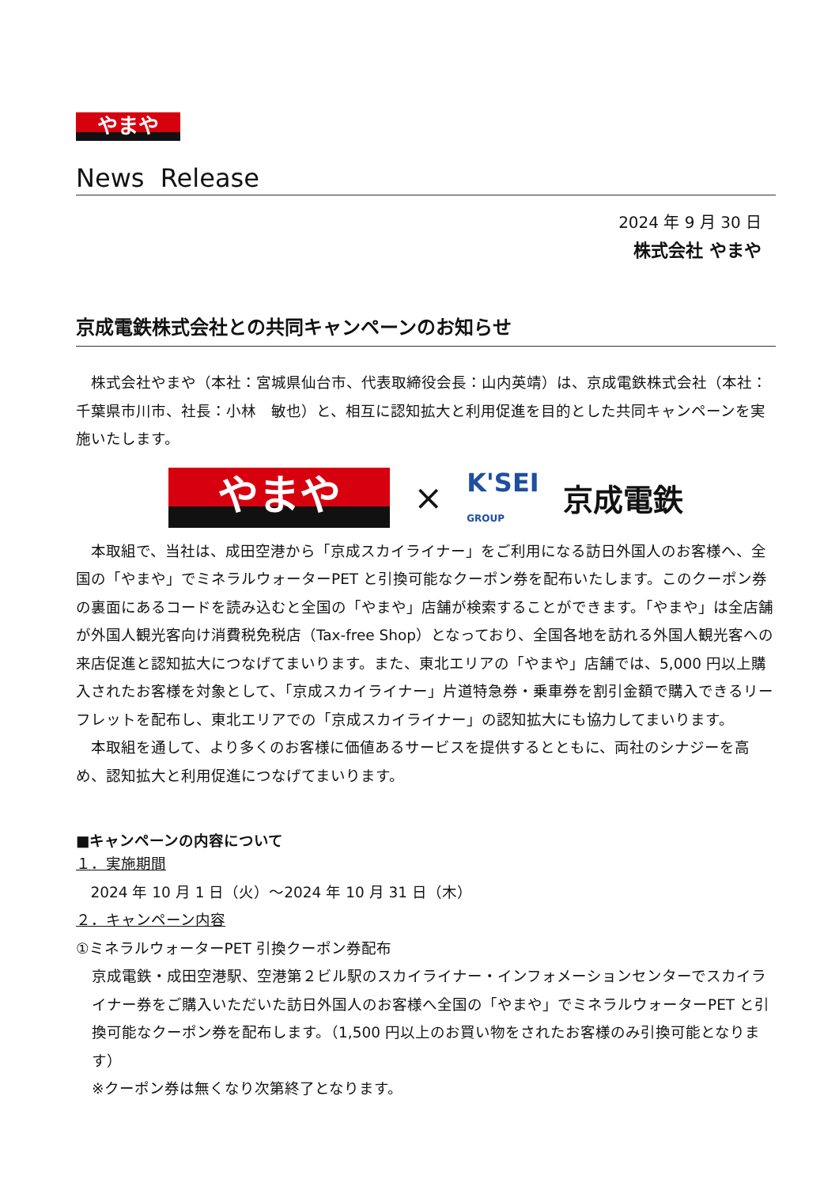やまや
News Release
2024 年 9 月 30 日
株式会社 やまや
京成電鉄株式会社との共同キャンペーンのお知らせ
株式会社やまや（本社：宮城県仙台市、代表取締役会長：山内英靖）は、京成電鉄株式会社（本社：千葉県市川市、社長：小林　敏也）と、相互に認知拡大と利用促進を目的とした共同キャンペーンを実施いたします。
やまや
×
K'SEI
GROUP
京成電鉄
本取組で、当社は、成田空港から「京成スカイライナー」をご利用になる訪日外国人のお客様へ、全国の「やまや」でミネラルウォーターPET と引換可能なクーポン券を配布いたします。このクーポン券の裏面にあるコードを読み込むと全国の「やまや」店舗が検索することができます。「やまや」は全店舗が外国人観光客向け消費税免税店（Tax-free Shop）となっており、全国各地を訪れる外国人観光客への来店促進と認知拡大につなげてまいります。また、東北エリアの「やまや」店舗では、5,000 円以上購入されたお客様を対象として、「京成スカイライナー」片道特急券・乗車券を割引金額で購入できるリーフレットを配布し、東北エリアでの「京成スカイライナー」の認知拡大にも協力してまいります。
本取組を通して、より多くのお客様に価値あるサービスを提供するとともに、両社のシナジーを高め、認知拡大と利用促進につなげてまいります。
■キャンペーンの内容について
１．実施期間
2024 年 10 月 1 日（火）～2024 年 10 月 31 日（木）
２．キャンペーン内容
①ミネラルウォーターPET 引換クーポン券配布
京成電鉄・成田空港駅、空港第２ビル駅のスカイライナー・インフォメーションセンターでスカイライナー券をご購入いただいた訪日外国人のお客様へ全国の「やまや」でミネラルウォーターPET と引換可能なクーポン券を配布します。（1,500 円以上のお買い物をされたお客様のみ引換可能となります）
※クーポン券は無くなり次第終了となります。